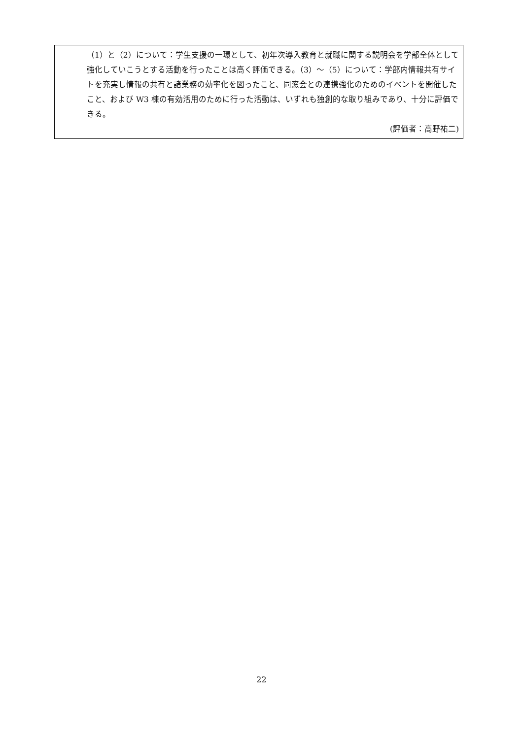（1）と（2）について：学生支援の一環として、初年次導入教育と就職に関する説明会を学部全体として強化していこうとする活動を行ったことは高く評価できる。（3）～（5）について：学部内情報共有サイトを充実し情報の共有と諸業務の効率化を図ったこと、同窓会との連携強化のためのイベントを開催したこと、および W3 棟の有効活用のために行った活動は、いずれも独創的な取り組みであり、十分に評価できる。
(評価者：高野祐二)
22